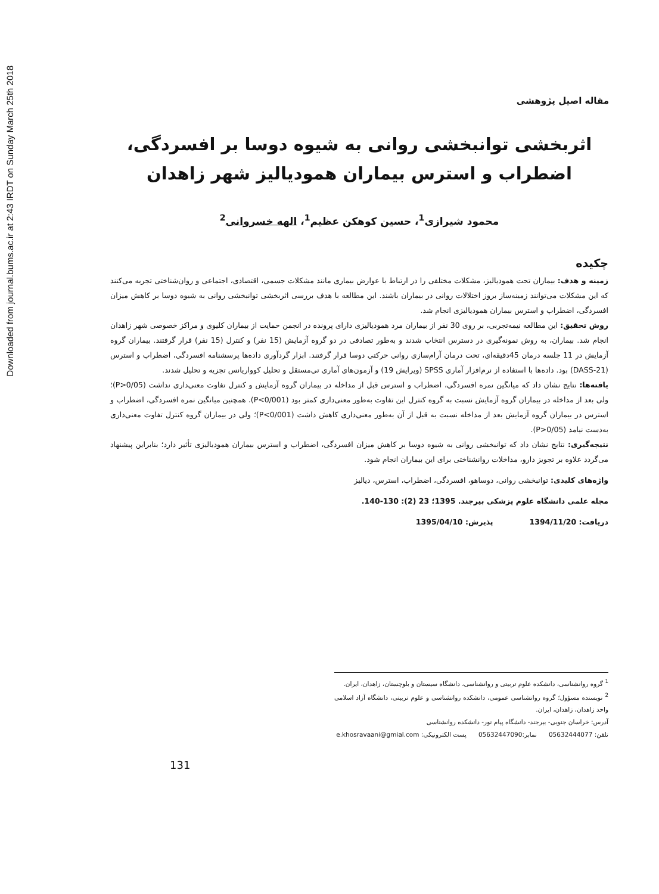Downloaded from journal.bums.ac.ir at 2:43 IRDT on Sunday March 25th 2018
مقاله اصیل پژوهشی
اثربخشی توانبخشی روانی به شیوه دوسا بر افسردگی، اضطراب و استرس بیماران همودیالیز شهر زاهدان
محمود شیرازی<sup>1</sup>، حسین کوهکن عظیم<sup>1</sup>، الهه خسروانی<sup>2</sup>
چکیده
زمینه و هدف: بیماران تحت همودیالیز، مشکلات مختلفی را در ارتباط با عوارض بیماری مانند مشکلات جسمی، اقتصادی، اجتماعی و روان‌شناختی تجربه می‌کنند که این مشکلات می‌توانند زمینه‌ساز بروز اختلالات روانی در بیماران باشند. این مطالعه با هدف بررسی اثربخشی توانبخشی روانی به شیوه دوسا بر کاهش میزان افسردگی، اضطراب و استرس بیماران همودیالیزی انجام شد.
روش تحقیق: این مطالعه نیمه‌تجربی، بر روی 30 نفر از بیماران مرد همودیالیزی دارای پرونده در انجمن حمایت از بیماران کلیوی و مراکز خصوصی شهر زاهدان انجام شد. بیماران، به روش نمونه‌گیری در دسترس انتخاب شدند و به‌طور تصادفی در دو گروه آزمایش (15 نفر) و کنترل (15 نفر) قرار گرفتند. بیماران گروه آزمایش در 11 جلسه درمان 45دقیقه‌ای، تحت درمان آرام‌سازی روانی حرکتی دوسا قرار گرفتند. ابزار گردآوری داده‌ها پرسشنامه افسردگی، اضطراب و استرس (DASS-21) بود. داده‌ها با استفاده از نرم‌افزار آماری SPSS (ویرایش 19) و آزمون‌های آماری تی‌مستقل و تحلیل کوواریانس تجزیه و تحلیل شدند.
یافته‌ها: نتایج نشان داد که میانگین نمره افسردگی، اضطراب و استرس قبل از مداخله در بیماران گروه آزمایش و کنترل تفاوت معنی‌داری نداشت (P>0/05)؛ ولی بعد از مداخله در بیماران گروه آزمایش نسبت به گروه کنترل این تفاوت به‌طور معنی‌داری کمتر بود (P<0/001). همچنین میانگین نمره افسردگی، اضطراب و استرس در بیماران گروه آزمایش بعد از مداخله نسبت به قبل از آن به‌طور معنی‌داری کاهش داشت (P<0/001)؛ ولی در بیماران گروه کنترل تفاوت معنی‌داری به‌دست نیامد (P>0/05).
نتیجه‌گیری: نتایج نشان داد که توانبخشی روانی به شیوه دوسا بر کاهش میزان افسردگی، اضطراب و استرس بیماران همودیالیزی تأثیر دارد؛ بنابراین پیشنهاد می‌گردد علاوه بر تجویز دارو، مداخلات روانشناختی برای این بیماران انجام شود.
واژه‌های کلیدی: توانبخشی روانی، دوساهو، افسردگی، اضطراب، استرس، دیالیز
مجله علمی دانشگاه علوم پزشکی بیرجند. 1395؛ 23 (2): 130-140.
دریافت: 1394/11/20 پذیرش: 1395/04/10
<sup>1</sup> گروه روانشناسی، دانشکده علوم تربیتی و روانشناسی، دانشگاه سیستان و بلوچستان، زاهدان، ایران.
<sup>2</sup> نویسنده مسؤول؛ گروه روانشناسی عمومی، دانشکده روانشناسی و علوم تربیتی، دانشگاه آزاد اسلامی واحد زاهدان، زاهدان، ایران.
آدرس: خراسان جنوبی- بیرجند- دانشگاه پیام نور- دانشکده روانشناسی
تلفن: 05632444077 نمابر:05632447090 پست الکترونیکی: e.khosravaani@gmial.com
131